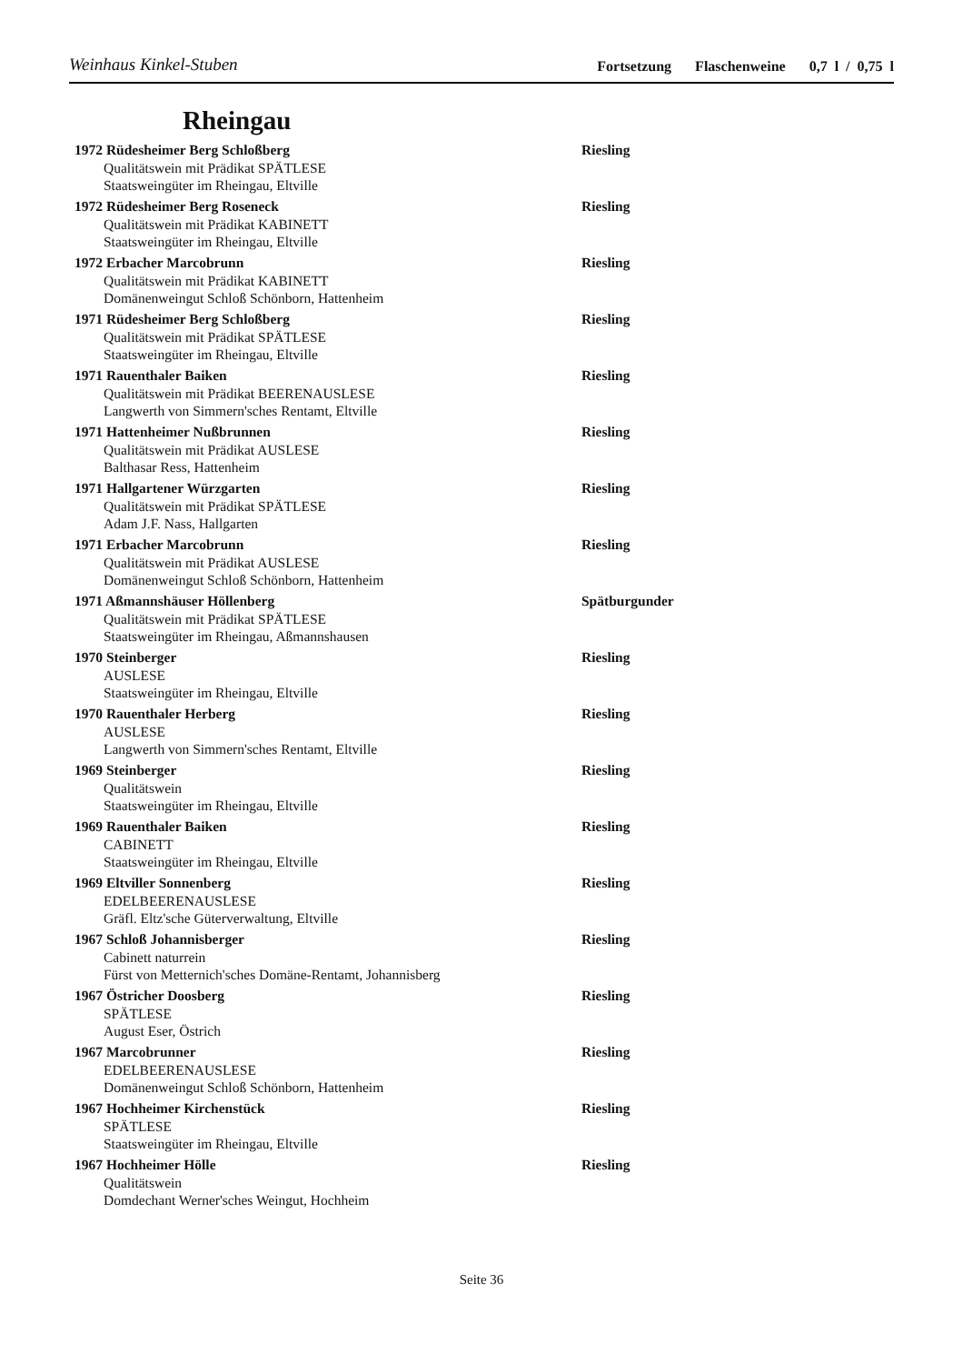Weinhaus Kinkel-Stuben
Fortsetzung Flaschenweine 0,7 l / 0,75 l
Rheingau
1972 Rüdesheimer Berg Schloßberg Riesling
Qualitätswein mit Prädikat SPÄTLESE
Staatsweingüter im Rheingau, Eltville
1972 Rüdesheimer Berg Roseneck Riesling
Qualitätswein mit Prädikat KABINETT
Staatsweingüter im Rheingau, Eltville
1972 Erbacher Marcobrunn Riesling
Qualitätswein mit Prädikat KABINETT
Domänenweingut Schloß Schönborn, Hattenheim
1971 Rüdesheimer Berg Schloßberg Riesling
Qualitätswein mit Prädikat SPÄTLESE
Staatsweingüter im Rheingau, Eltville
1971 Rauenthaler Baiken Riesling
Qualitätswein mit Prädikat BEERENAUSLESE
Langwerth von Simmern'sches Rentamt, Eltville
1971 Hattenheimer Nußbrunnen Riesling
Qualitätswein mit Prädikat AUSLESE
Balthasar Ress, Hattenheim
1971 Hallgartener Würzgarten Riesling
Qualitätswein mit Prädikat SPÄTLESE
Adam J.F. Nass, Hallgarten
1971 Erbacher Marcobrunn Riesling
Qualitätswein mit Prädikat AUSLESE
Domänenweingut Schloß Schönborn, Hattenheim
1971 Aßmannshäuser Höllenberg Spätburgunder
Qualitätswein mit Prädikat SPÄTLESE
Staatsweingüter im Rheingau, Aßmannshausen
1970 Steinberger Riesling
AUSLESE
Staatsweingüter im Rheingau, Eltville
1970 Rauenthaler Herberg Riesling
AUSLESE
Langwerth von Simmern'sches Rentamt, Eltville
1969 Steinberger Riesling
Qualitätswein
Staatsweingüter im Rheingau, Eltville
1969 Rauenthaler Baiken Riesling
CABINETT
Staatsweingüter im Rheingau, Eltville
1969 Eltviller Sonnenberg Riesling
EDELBEERENAUSLESE
Gräfl. Eltz'sche Güterverwaltung, Eltville
1967 Schloß Johannisberger Riesling
Cabinett naturrein
Fürst von Metternich'sches Domäne-Rentamt, Johannisberg
1967 Östricher Doosberg Riesling
SPÄTLESE
August Eser, Östrich
1967 Marcobrunner Riesling
EDELBEERENAUSLESE
Domänenweingut Schloß Schönborn, Hattenheim
1967 Hochheimer Kirchenstück Riesling
SPÄTLESE
Staatsweingüter im Rheingau, Eltville
1967 Hochheimer Hölle Riesling
Qualitätswein
Domdechant Werner'sches Weingut, Hochheim
Seite 36